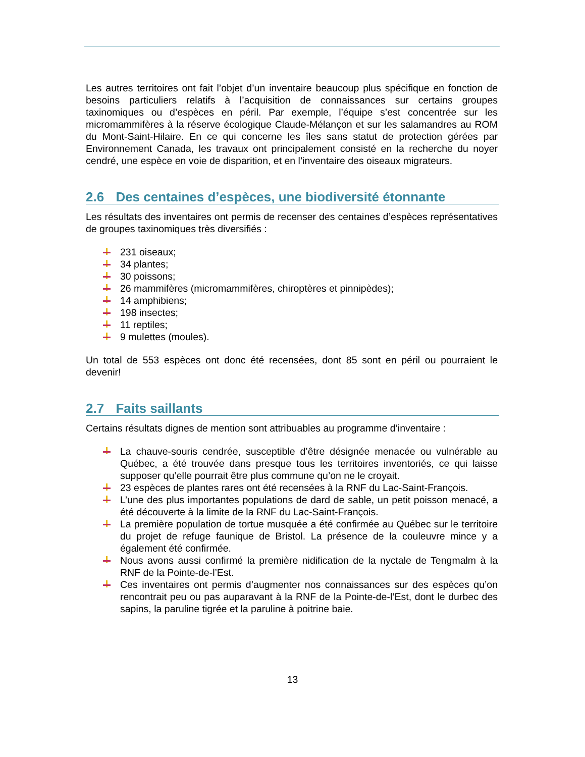Les autres territoires ont fait l’objet d’un inventaire beaucoup plus spécifique en fonction de besoins particuliers relatifs à l’acquisition de connaissances sur certains groupes taxinomiques ou d’espèces en péril. Par exemple, l’équipe s’est concentrée sur les micromammifères à la réserve écologique Claude-Mélançon et sur les salamandres au ROM du Mont-Saint-Hilaire. En ce qui concerne les îles sans statut de protection gérées par Environnement Canada, les travaux ont principalement consisté en la recherche du noyer cendré, une espèce en voie de disparition, et en l’inventaire des oiseaux migrateurs.
2.6 Des centaines d’espèces, une biodiversité étonnante
Les résultats des inventaires ont permis de recenser des centaines d’espèces représentatives de groupes taxinomiques très diversifiés :
231 oiseaux;
34 plantes;
30 poissons;
26 mammifères (micromammifères, chiroptères et pinnipèdes);
14 amphibiens;
198 insectes;
11 reptiles;
9 mulettes (moules).
Un total de 553 espèces ont donc été recensées, dont 85 sont en péril ou pourraient le devenir!
2.7 Faits saillants
Certains résultats dignes de mention sont attribuables au programme d’inventaire :
La chauve-souris cendrée, susceptible d’être désignée menacée ou vulnérable au Québec, a été trouvée dans presque tous les territoires inventoriés, ce qui laisse supposer qu’elle pourrait être plus commune qu’on ne le croyait.
23 espèces de plantes rares ont été recensées à la RNF du Lac-Saint-François.
L’une des plus importantes populations de dard de sable, un petit poisson menacé, a été découverte à la limite de la RNF du Lac-Saint-François.
La première population de tortue musquée a été confirmée au Québec sur le territoire du projet de refuge faunique de Bristol. La présence de la couleuvre mince y a également été confirmée.
Nous avons aussi confirmé la première nidification de la nyctale de Tengmalm à la RNF de la Pointe-de-l’Est.
Ces inventaires ont permis d’augmenter nos connaissances sur des espèces qu’on rencontrait peu ou pas auparavant à la RNF de la Pointe-de-l’Est, dont le durbec des sapins, la paruline tigrée et la paruline à poitrine baie.
13